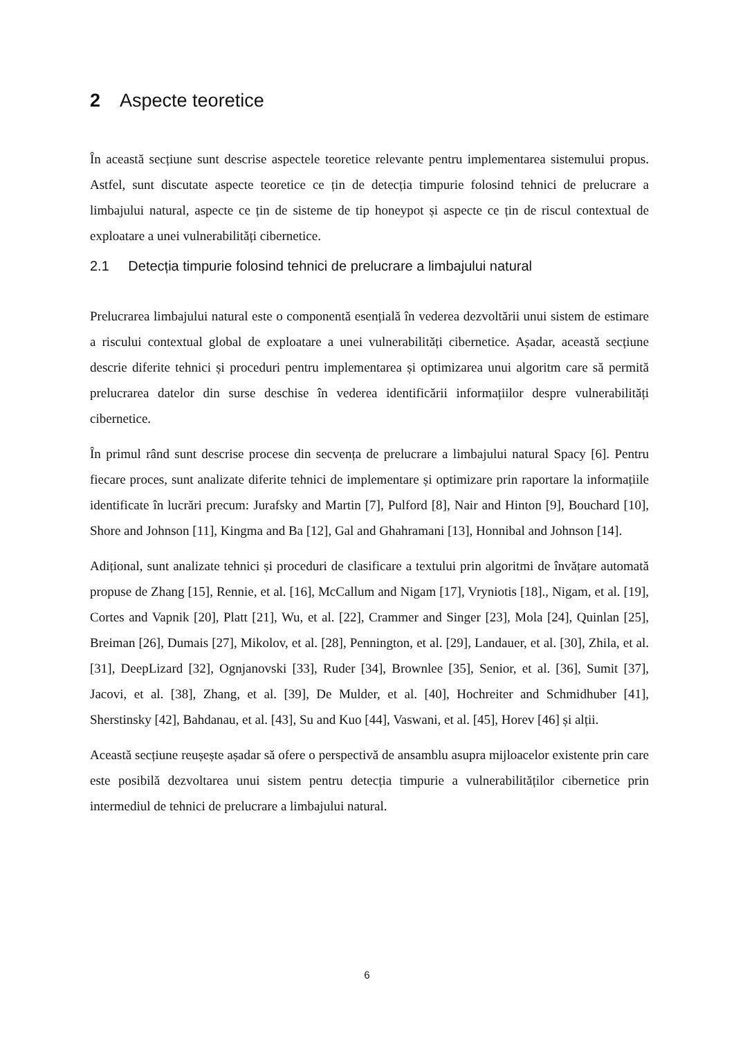2 Aspecte teoretice
În această secțiune sunt descrise aspectele teoretice relevante pentru implementarea sistemului propus. Astfel, sunt discutate aspecte teoretice ce țin de detecția timpurie folosind tehnici de prelucrare a limbajului natural, aspecte ce țin de sisteme de tip honeypot și aspecte ce țin de riscul contextual de exploatare a unei vulnerabilități cibernetice.
2.1 Detecția timpurie folosind tehnici de prelucrare a limbajului natural
Prelucrarea limbajului natural este o componentă esențială în vederea dezvoltării unui sistem de estimare a riscului contextual global de exploatare a unei vulnerabilități cibernetice. Așadar, această secțiune descrie diferite tehnici și proceduri pentru implementarea și optimizarea unui algoritm care să permită prelucrarea datelor din surse deschise în vederea identificării informațiilor despre vulnerabilități cibernetice.
În primul rând sunt descrise procese din secvența de prelucrare a limbajului natural Spacy [6]. Pentru fiecare proces, sunt analizate diferite tehnici de implementare și optimizare prin raportare la informațiile identificate în lucrări precum: Jurafsky and Martin [7], Pulford [8], Nair and Hinton [9], Bouchard [10], Shore and Johnson [11], Kingma and Ba [12], Gal and Ghahramani [13], Honnibal and Johnson [14].
Adițional, sunt analizate tehnici și proceduri de clasificare a textului prin algoritmi de învățare automată propuse de Zhang [15], Rennie, et al. [16], McCallum and Nigam [17], Vryniotis [18]., Nigam, et al. [19], Cortes and Vapnik [20], Platt [21], Wu, et al. [22], Crammer and Singer [23], Mola [24], Quinlan [25], Breiman [26], Dumais [27], Mikolov, et al. [28], Pennington, et al. [29], Landauer, et al. [30], Zhila, et al. [31], DeepLizard [32], Ognjanovski [33], Ruder [34], Brownlee [35], Senior, et al. [36], Sumit [37], Jacovi, et al. [38], Zhang, et al. [39], De Mulder, et al. [40], Hochreiter and Schmidhuber [41], Sherstinsky [42], Bahdanau, et al. [43], Su and Kuo [44], Vaswani, et al. [45], Horev [46] și alții.
Această secțiune reușește așadar să ofere o perspectivă de ansamblu asupra mijloacelor existente prin care este posibilă dezvoltarea unui sistem pentru detecția timpurie a vulnerabilităților cibernetice prin intermediul de tehnici de prelucrare a limbajului natural.
6